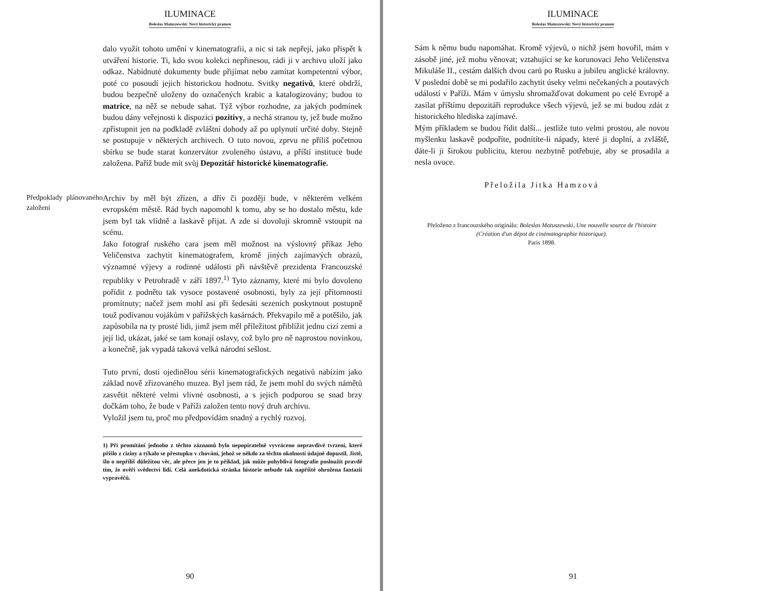ILUMINACE
Boleslas Matuszewski: Nový historický pramen
dalo využít tohoto umění v kinematografii, a nic si tak nepřejí, jako přispět k utváření historie. Ti, kdo svou kolekci nepřinesou, rádi ji v archivu uloží jako odkaz. Nabídnuté dokumenty bude přijímat nebo zamítat kompetentní výbor, poté co posoudí jejich historickou hodnotu. Svitky negativů, které obdrží, budou bezpečně uloženy do označených krabic a katalogizovány; budou to matrice, na něž se nebude sahat. Týž výbor rozhodne, za jakých podmínek budou dány veřejnosti k dispozici pozitivy, a nechá stranou ty, jež bude možno zpřístupnit jen na podkladě zvláštní dohody až po uplynutí určité doby. Stejně se postupuje v některých archivech. O tuto novou, zprvu ne příliš početnou sbírku se bude starat konzervátor zvoleného ústavu, a příští instituce bude založena. Paříž bude mít svůj Depozitář historické kinematografie.
Předpoklady plánovaného založení
Archiv by měl být zřízen, a dřív či později bude, v některém velkém evropském městě. Rád bych napomohl k tomu, aby se ho dostalo městu, kde jsem byl tak vlídně a laskavě přijat. A zde si dovoluji skromně vstoupit na scénu.
Jako fotograf ruského cara jsem měl možnost na výslovný příkaz Jeho Veličenstva zachytit kinematografem, kromě jiných zajímavých obrazů, významné výjevy a rodinné události při návštěvě prezidenta Francouzské republiky v Petrohradě v září 1897.<sup>1)</sup> Tyto záznamy, které mi bylo dovoleno pořídit z podnětu tak vysoce postavené osobnosti, byly za její přítomnosti promítnuty; načež jsem mohl asi při šedesáti sezeních poskytnout postupně touž podívanou vojákům v pařížských kasárnách. Překvapilo mě a potěšilo, jak zapůsobila na ty prosté lidi, jimž jsem měl příležitost přiblížit jednu cizí zemi a její lid, ukázat, jaké se tam konají oslavy, což bylo pro ně naprostou novinkou, a konečně, jak vypadá taková velká národní sešlost.
Tuto první, dosti ojedinělou sérii kinematografických negativů nabízím jako základ nově zřizovaného muzea. Byl jsem rád, že jsem mohl do svých námětů zasvětit některé velmi vlivné osobnosti, a s jejich podporou se snad brzy dočkám toho, že bude v Paříži založen tento nový druh archivu.
Vyložil jsem tu, proč mu předpovídám snadný a rychlý rozvoj.
1) Při promítání jednoho z těchto záznamů bylo nepopiratelně vyvráceno nepravdivé tvrzení, které přišlo z ciziny a týkalo se přestupku v chování, jehož se někdo za těchto okolností údajně dopustil. Jistě, šlo o nepříliš důležitou věc, ale přece jen je to příklad, jak může pohyblivá fotografie posloužit pravdě tím, že ověří svědectví lidí. Celá anekdotická stránka historie nebude tak napříště ohrožena fantazií vypravěčů.
90
ILUMINACE
Boleslas Matuszewski: Nový historický pramen
Sám k němu budu napomáhat. Kromě výjevů, o nichž jsem hovořil, mám v zásobě jiné, jež mohu věnovat; vztahující se ke korunovaci Jeho Veličenstva Mikuláše II., cestám dalších dvou carů po Rusku a jubileu anglické královny. V poslední době se mi podařilo zachytit úseky velmi nečekaných a poutavých událostí v Paříži. Mám v úmyslu shromažďovat dokument po celé Evropě a zasílat příštímu depozitáři reprodukce všech výjevů, jež se mi budou zdát z historického hlediska zajímavé.
Mým příkladem se budou řídit další... jestliže tuto velmi prostou, ale novou myšlenku laskavě podpoříte, podnítíte-li nápady, které ji doplní, a zvláště, dáte-li ji širokou publicitu, kterou nezbytně potřebuje, aby se prosadila a nesla ovoce.
Přeložila Jitka Hamzová
Přeloženo z francouzského originálu: Boleslas Matuszewski, Une nouvelle source de l'histoire (Création d'un dépot de cinématographie historique).
Paris 1898.
91